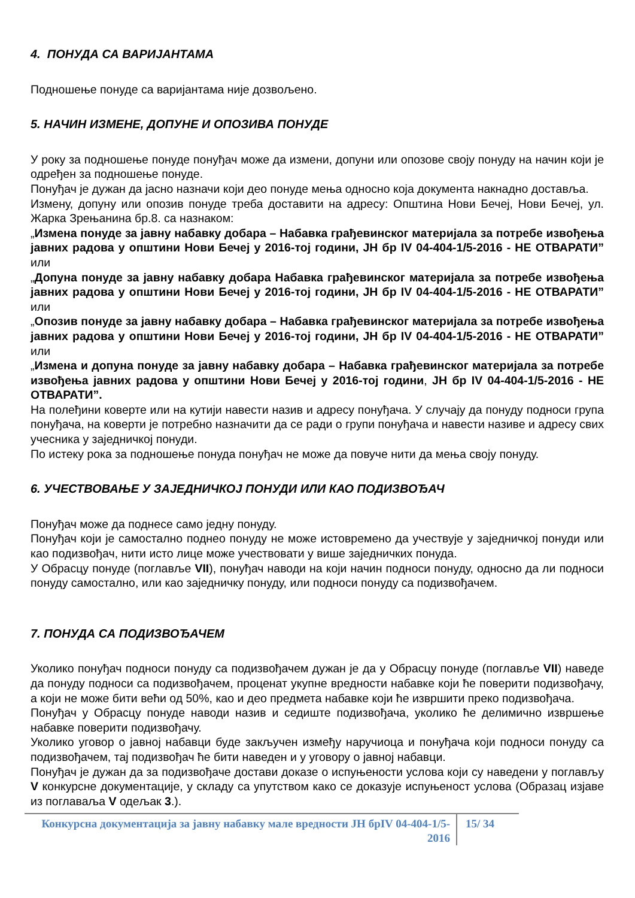4. ПОНУДА СА ВАРИЈАНТАМА
Подношење понуде са варијантама није дозвољено.
5. НАЧИН ИЗМЕНЕ, ДОПУНЕ И ОПОЗИВА ПОНУДЕ
У року за подношење понуде понуђач може да измени, допуни или опозове своју понуду на начин који је одређен за подношење понуде.
Понуђач је дужан да јасно назначи који део понуде мења односно која документа накнадно доставља.
Измену, допуну или опозив понуде треба доставити на адресу: Општина Нови Бечеј, Нови Бечеј, ул. Жарка Зрењанина бр.8. са назнаком:
„Измена понуде за јавну набавку добара – Набавка грађевинског материјала за потребе извођења јавних радова у општини Нови Бечеј у 2016-тој години, ЈН бр IV 04-404-1/5-2016 - НЕ ОТВАРАТИ” или
„Допуна понуде за јавну набавку добара Набавка грађевинског материјала за потребе извођења јавних радова у општини Нови Бечеј у 2016-тој години, ЈН бр IV 04-404-1/5-2016 - НЕ ОТВАРАТИ” или
„Опозив понуде за јавну набавку добара – Набавка грађевинског материјала за потребе извођења јавних радова у општини Нови Бечеј у 2016-тој години, ЈН бр IV 04-404-1/5-2016 - НЕ ОТВАРАТИ” или
„Измена и допуна понуде за јавну набавку добара – Набавка грађевинског материјала за потребе извођења јавних радова у општини Нови Бечеј у 2016-тој години, ЈН бр IV 04-404-1/5-2016 - НЕ ОТВАРАТИ”.
На полеђини коверте или на кутији навести назив и адресу понуђача. У случају да понуду подноси група понуђача, на коверти је потребно назначити да се ради о групи понуђача и навести називе и адресу свих учесника у заједничкој понуди.
По истеку рока за подношење понуда понуђач не може да повуче нити да мења своју понуду.
6. УЧЕСТВОВАЊЕ У ЗАЈЕДНИЧКОЈ ПОНУДИ ИЛИ КАО ПОДИЗВОЂАЧ
Понуђач може да поднесе само једну понуду.
Понуђач који је самостално поднео понуду не може истовремено да учествује у заједничкој понуди или као подизвођач, нити исто лице може учествовати у више заједничких понуда.
У Обрасцу понуде (поглавље VII), понуђач наводи на који начин подноси понуду, односно да ли подноси понуду самостално, или као заједничку понуду, или подноси понуду са подизвођачем.
7. ПОНУДА СА ПОДИЗВОЂАЧЕМ
Уколико понуђач подноси понуду са подизвођачем дужан је да у Обрасцу понуде (поглавље VII) наведе да понуду подноси са подизвођачем, проценат укупне вредности набавке који ће поверити подизвођачу, а који не може бити већи од 50%, као и део предмета набавке који ће извршити преко подизвођача.
Понуђач у Обрасцу понуде наводи назив и седиште подизвођача, уколико ће делимично извршење набавке поверити подизвођачу.
Уколико уговор о јавној набавци буде закључен између наручиоца и понуђача који подноси понуду са подизвођачем, тај подизвођач ће бити наведен и у уговору о јавној набавци.
Понуђач је дужан да за подизвођаче достави доказе о испуњености услова који су наведени у поглављу V конкурсне документације, у складу са упутством како се доказује испуњеност услова (Образац изјаве из поглаваља V одељак 3.).
Конкурсна документација за јавну набавку мале вредности ЈН брIV 04-404-1/5-2016
15/ 34